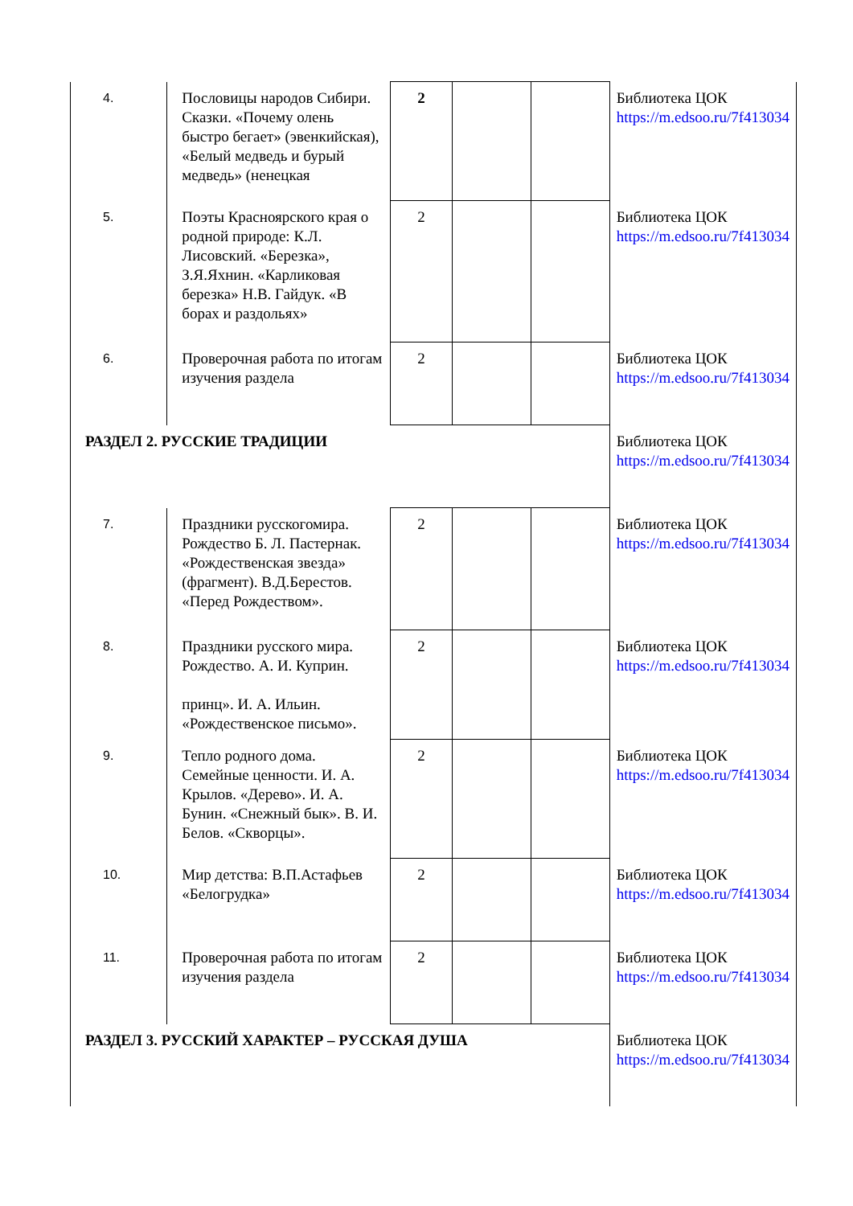| 4. | Пословицы народов Сибири. Сказки. «Почему олень быстро бегает» (эвенкийская), «Белый медведь и бурый медведь» (ненецкая | 2 | | | Библиотека ЦОК https://m.edsoo.ru/7f413034 |
| 5. | Поэты Красноярского края о родной природе: К.Л. Лисовский. «Березка», З.Я.Яхнин. «Карликовая березка» Н.В. Гайдук. «В борах и раздольях» | 2 | | | Библиотека ЦОК https://m.edsoo.ru/7f413034 |
| 6. | Проверочная работа по итогам изучения раздела | 2 | | | Библиотека ЦОК https://m.edsoo.ru/7f413034 |
| РАЗДЕЛ 2. РУССКИЕ ТРАДИЦИИ | | | | | Библиотека ЦОК https://m.edsoo.ru/7f413034 |
| 7. | Праздники русскогомира. Рождество Б. Л. Пастернак. «Рождественская звезда» (фрагмент). В.Д.Берестов. «Перед Рождеством». | 2 | | | Библиотека ЦОК https://m.edsoo.ru/7f413034 |
| 8. | Праздники русского мира. Рождество. А. И. Куприн. принц». И. А. Ильин. «Рождественское письмо». | 2 | | | Библиотека ЦОК https://m.edsoo.ru/7f413034 |
| 9. | Тепло родного дома. Семейные ценности. И. А. Крылов. «Дерево». И. А. Бунин. «Снежный бык». В. И. Белов. «Скворцы». | 2 | | | Библиотека ЦОК https://m.edsoo.ru/7f413034 |
| 10. | Мир детства: В.П.Астафьев «Белогрудка» | 2 | | | Библиотека ЦОК https://m.edsoo.ru/7f413034 |
| 11. | Проверочная работа по итогам изучения раздела | 2 | | | Библиотека ЦОК https://m.edsoo.ru/7f413034 |
| РАЗДЕЛ 3. РУССКИЙ ХАРАКТЕР – РУССКАЯ ДУША | | | | | Библиотека ЦОК https://m.edsoo.ru/7f413034 |